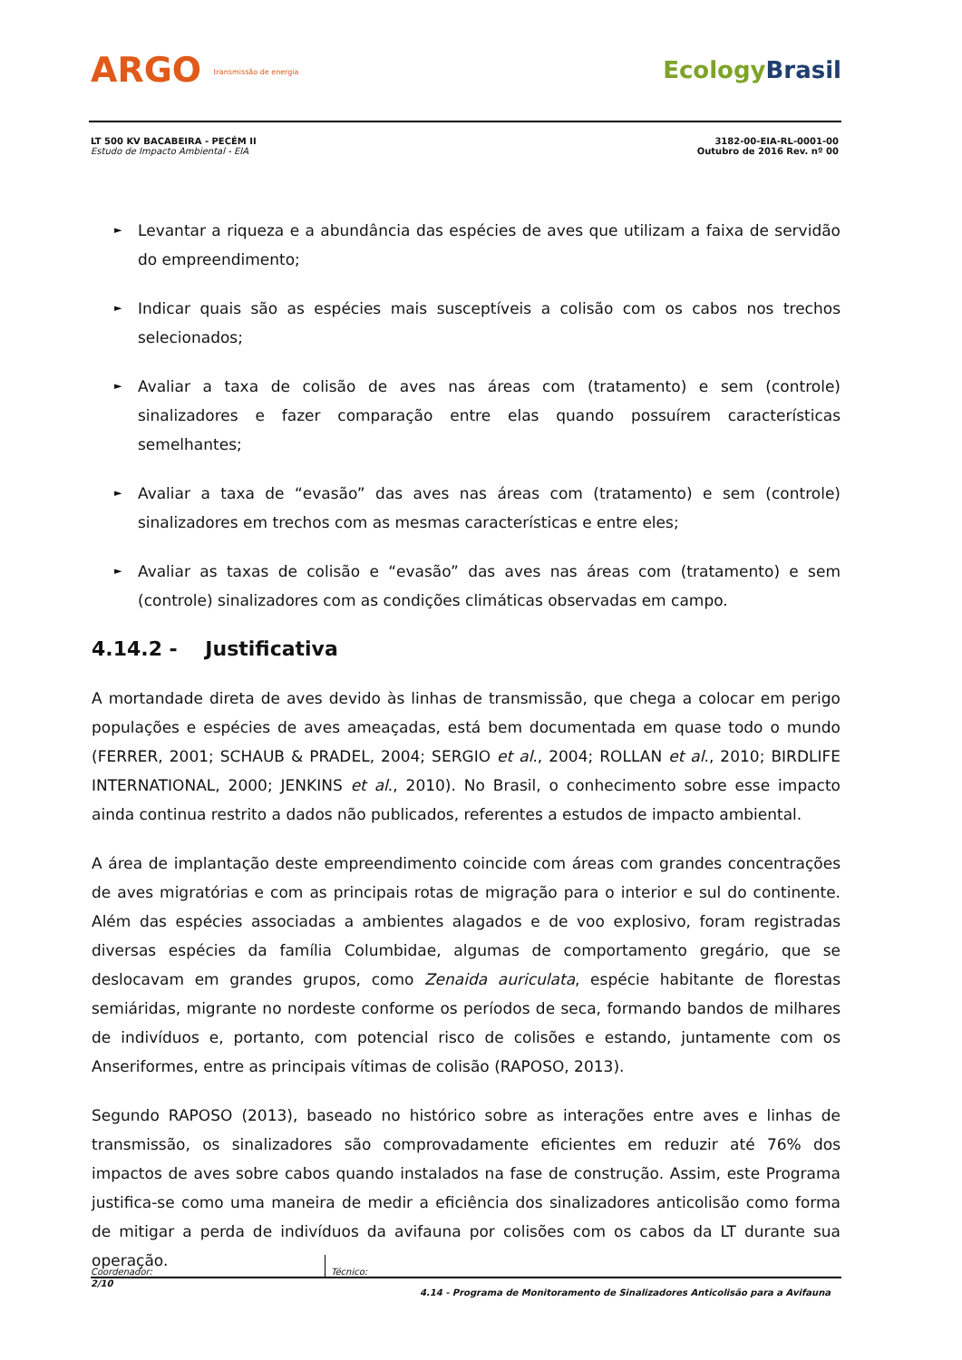ARGO transmissão de energia
EcologyBrasil
LT 500 KV BACABEIRA - PECÉM II
Estudo de Impacto Ambiental - EIA
3182-00-EIA-RL-0001-00
Outubro de 2016 Rev. nº 00
► Levantar a riqueza e a abundância das espécies de aves que utilizam a faixa de servidão do empreendimento;
► Indicar quais são as espécies mais susceptíveis a colisão com os cabos nos trechos selecionados;
► Avaliar a taxa de colisão de aves nas áreas com (tratamento) e sem (controle) sinalizadores e fazer comparação entre elas quando possuírem características semelhantes;
► Avaliar a taxa de “evasão” das aves nas áreas com (tratamento) e sem (controle) sinalizadores em trechos com as mesmas características e entre eles;
► Avaliar as taxas de colisão e “evasão” das aves nas áreas com (tratamento) e sem (controle) sinalizadores com as condições climáticas observadas em campo.
4.14.2 - Justificativa
A mortandade direta de aves devido às linhas de transmissão, que chega a colocar em perigo populações e espécies de aves ameaçadas, está bem documentada em quase todo o mundo (FERRER, 2001; SCHAUB & PRADEL, 2004; SERGIO et al., 2004; ROLLAN et al., 2010; BIRDLIFE INTERNATIONAL, 2000; JENKINS et al., 2010). No Brasil, o conhecimento sobre esse impacto ainda continua restrito a dados não publicados, referentes a estudos de impacto ambiental.
A área de implantação deste empreendimento coincide com áreas com grandes concentrações de aves migratórias e com as principais rotas de migração para o interior e sul do continente. Além das espécies associadas a ambientes alagados e de voo explosivo, foram registradas diversas espécies da família Columbidae, algumas de comportamento gregário, que se deslocavam em grandes grupos, como Zenaida auriculata, espécie habitante de florestas semiáridas, migrante no nordeste conforme os períodos de seca, formando bandos de milhares de indivíduos e, portanto, com potencial risco de colisões e estando, juntamente com os Anseriformes, entre as principais vítimas de colisão (RAPOSO, 2013).
Segundo RAPOSO (2013), baseado no histórico sobre as interações entre aves e linhas de transmissão, os sinalizadores são comprovadamente eficientes em reduzir até 76% dos impactos de aves sobre cabos quando instalados na fase de construção. Assim, este Programa justifica-se como uma maneira de medir a eficiência dos sinalizadores anticolisão como forma de mitigar a perda de indivíduos da avifauna por colisões com os cabos da LT durante sua operação.
Coordenador:
Técnico:
2/10 4.14 - Programa de Monitoramento de Sinalizadores Anticolisão para a Avifauna